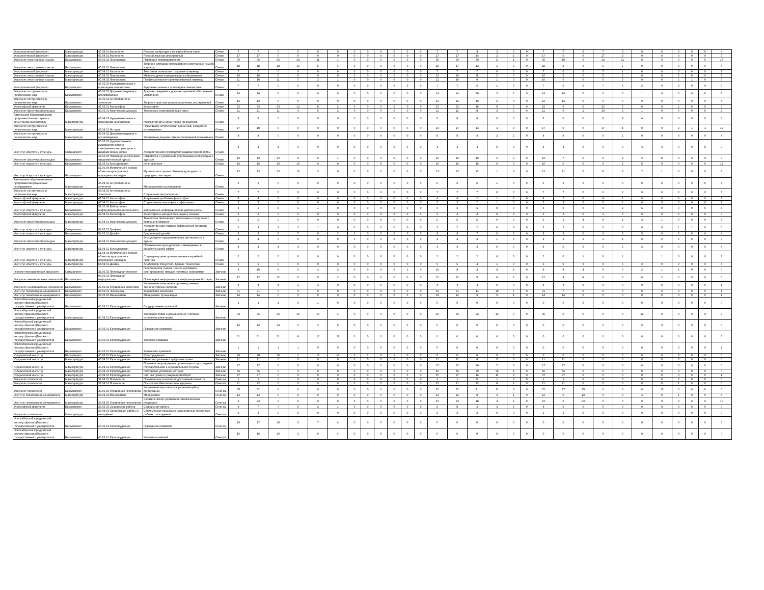| Филологический факультет | Магистратура | 45.04.01 Филология | Русская литература и ее европейские связи | Очная | 7 | 7 | 0 | 0 | 0 | 0 | 0 | 0 | 0 | 0 | 0 | 0 | 7 | 7 | 4 | 3 | 0 | 0 | 7 | 7 | 0 | 7 | 0 | 0 | 0 | 0 | 0 | 0 | 4 |
| Филологический факультет | Магистратура | 45.04.01 Филология | Русский язык как иностранный | Очная | 17 | 17 | 0 | 0 | 0 | 0 | 0 | 0 | 0 | 0 | 0 | 0 | 17 | 17 | 14 | 2 | 1 | 0 | 17 | 0 | 0 | 17 | 2 | 0 | 0 | 0 | 0 | 0 | 7 |
| Факультет иностранных языков | Бакалавриат | 45.03.02 Лингвистика | Перевод и переводоведение | Очная | 36 | 36 | 36 | 24 | 11 | 1 | 0 | 0 | 0 | 0 | 0 | 0 | 36 | 36 | 30 | 5 | 1 | 0 | 36 | 19 | 0 | 14 | 11 | 0 | 0 | 0 | 0 | 0 | 17 |
| Факультет иностранных языков | Бакалавриат | 45.03.02 Лингвистика | Теория и методика преподавания иностранных языков и культур | Очная | 18 | 18 | 18 | 10 | 5 | 4 | 0 | 0 | 0 | 0 | 0 | 0 | 18 | 17 | 13 | 1 | 3 | 0 | 18 | 8 | 0 | 5 | 5 | 0 | 0 | 0 | 0 | 0 | 6 |
| Филологический факультет | Магистратура | 45.04.01 Филология | Текстовые технологии: создание и перевод | Очная | 7 | 7 | 0 | 0 | 0 | 0 | 0 | 0 | 0 | 0 | 0 | 0 | 7 | 7 | 7 | 0 | 0 | 0 | 7 | 0 | 0 | 7 | 1 | 0 | 0 | 0 | 0 | 0 | 7 |
| Факультет иностранных языков | Магистратура | 45.04.02 Лингвистика | Межкультурная коммуникация в образовании | Очная | 10 | 10 | 0 | 0 | 0 | 0 | 0 | 0 | 0 | 0 | 0 | 0 | 10 | 10 | 8 | 2 | 0 | 0 | 10 | 5 | 0 | 5 | 1 | 0 | 0 | 0 | 0 | 0 | 7 |
| Факультет иностранных языков | Магистратура | 45.04.02 Лингвистика | Профессионально-ориентированный перевод | Очная | 11 | 10 | 11 | 7 | 3 | 1 | 0 | 0 | 0 | 0 | 0 | 0 | 11 | 10 | 9 | 1 | 0 | 0 | 10 | 0 | 0 | 0 | 3 | 0 | 0 | 1 | 1 | 0 | 5 |
| Филологический факультет | Бакалавриат | 45.03.03 Фундаментальная и прикладная лингвистика | Фундаментальная и прикладная лингвистика | Очная | 7 | 7 | 0 | 0 | 0 | 0 | 0 | 0 | 0 | 0 | 0 | 0 | 7 | 7 | 6 | 1 | 0 | 0 | 7 | 0 | 0 | 7 | 6 | 2 | 0 | 0 | 0 | 0 | 3 |
| Факультет исторических и политических наук | Бакалавриат | 46.03.02 Документоведение и архивоведение | Документоведение и документационное обеспечение управления | Очная | 14 | 14 | 0 | 0 | 0 | 0 | 0 | 0 | 0 | 0 | 0 | 0 | 14 | 14 | 10 | 3 | 1 | 0 | 14 | 14 | 0 | 0 | 0 | 1 | 0 | 0 | 0 | 0 | 6 |
| Факультет исторических и политических наук | Бакалавриат | 46.03.03 Антропология и этнология | Теория и практика антропологических исследований | Очная | 12 | 12 | 0 | 0 | 0 | 0 | 0 | 0 | 0 | 0 | 0 | 0 | 12 | 12 | 10 | 2 | 0 | 0 | 12 | 12 | 0 | 0 | 0 | 0 | 0 | 0 | 0 | 0 | 4 |
| Философский факультет | Бакалавриат | 47.03.01 Философия | Философия | Очная | 22 | 23 | 23 | 13 | 8 | 2 | 0 | 0 | 0 | 0 | 0 | 0 | 23 | 22 | 16 | 6 | 0 | 0 | 22 | 0 | 0 | 22 | 3 | 0 | 0 | 1 | 0 | 0 | 5 |
| Факультет физической культуры | Бакалавриат | 49.03.01 Физическая культура | Технологии спортивной подготовки | Очная | 11 | 11 | 11 | 4 | 5 | 2 | 0 | 0 | 0 | 0 | 0 | 0 | 11 | 11 | 8 | 3 | 0 | 0 | 11 | 0 | 1 | 10 | 3 | 1 | 0 | 0 | 0 | 0 | 2 |
| Автономная образовательная программа Компьютерная и когнитивная лингвистика | Магистратура | 45.04.03 Фундаментальная и прикладная лингвистика | Компьютерная и когнитивная лингвистика | Очная | 6 | 6 | 0 | 0 | 0 | 0 | 0 | 0 | 0 | 0 | 0 | 0 | 6 | 6 | 6 | 0 | 0 | 0 | 6 | 0 | 0 | 6 | 6 | 4 | 0 | 0 | 0 | 0 | 3 |
| Факультет исторических и политических наук | Магистратура | 46.04.01 История | Прикладная историческая аналитика; Сибирские исследования | Очная | 17 | 19 | 0 | 0 | 0 | 0 | 0 | 0 | 0 | 0 | 0 | 0 | 19 | 17 | 13 | 4 | 0 | 0 | 17 | 0 | 0 | 17 | 4 | 0 | 0 | 2 | 1 | 1 | 12 |
| Факультет исторических и политических наук | Магистратура | 46.04.02 Документоведение и архивоведение | Управление документами в современной организации | Очная | 8 | 8 | 0 | 0 | 0 | 0 | 0 | 0 | 0 | 0 | 0 | 0 | 8 | 8 | 4 | 2 | 2 | 0 | 8 | 8 | 0 | 0 | 1 | 0 | 0 | 0 | 0 | 0 | 4 |
| Институт искусств и культуры | Специалитет | 53.05.02 Художественное руководство оперно-симфоническим оркестром и академическим хором | Художественное руководство академическим хором | Очная | 4 | 4 | 4 | 4 | 0 | 0 | 0 | 0 | 0 | 0 | 0 | 0 | 4 | 4 | 4 | 0 | 0 | 0 | 4 | 4 | 0 | 0 | 0 | 4 | 4 | 0 | 0 | 0 | 3 |
| Факультет физической культуры | Бакалавриат | 49.03.03 Рекреация и спортивно-оздоровительный туризм | Разработка и управление программами в рекреации и туризме | Очная | 12 | 12 | 12 | 6 | 5 | 1 | 0 | 0 | 0 | 0 | 0 | 0 | 12 | 12 | 10 | 2 | 0 | 0 | 12 | 7 | 0 | 2 | 2 | 2 | 8 | 0 | 0 | 0 | 3 |
| Институт искусств и культуры | Бакалавриат | 51.03.01 Культурология | Культурология | Очная | 16 | 16 | 16 | 16 | 0 | 0 | 0 | 0 | 0 | 0 | 0 | 0 | 16 | 16 | 16 | 0 | 0 | 0 | 16 | 0 | 0 | 0 | 5 | 5 | 0 | 0 | 0 | 0 | 12 |
| Институт искусств и культуры | Бакалавриат | 51.03.04 Музеология и охрана объектов культурного и природного наследия | Музеология и охрана объектов культурного и природного наследия | Очная | 13 | 13 | 13 | 10 | 3 | 0 | 0 | 0 | 0 | 0 | 0 | 0 | 13 | 13 | 12 | 1 | 0 | 0 | 13 | 11 | 2 | 11 | 3 | 2 | 1 | 0 | 0 | 0 | 6 |
| Автономная образовательная программа Миграционные исследования | Магистратура | 46.04.03 Антропология и этнология | Миграционные исследования | Очная | 6 | 6 | 0 | 0 | 0 | 0 | 0 | 0 | 0 | 0 | 0 | 0 | 6 | 6 | 5 | 1 | 0 | 0 | 6 | 6 | 0 | 0 | 0 | 0 | 0 | 0 | 0 | 0 | 4 |
| Факультет исторических и политических наук | Магистратура | 46.04.03 Антропология и этнология | Социальная антропология | Очная | 7 | 7 | 0 | 0 | 0 | 0 | 0 | 0 | 0 | 0 | 0 | 0 | 7 | 7 | 7 | 0 | 0 | 0 | 7 | 7 | 0 | 0 | 2 | 0 | 0 | 0 | 0 | 0 | 6 |
| Философский факультет | Магистратура | 47.04.01 Философия | Актуальные проблемы философии | Очная | 4 | 4 | 0 | 0 | 0 | 0 | 0 | 0 | 0 | 0 | 0 | 0 | 4 | 4 | 2 | 1 | 1 | 0 | 4 | 2 | 0 | 4 | 1 | 0 | 0 | 0 | 0 | 0 | 2 |
| Философский факультет | Магистратура | 47.04.01 Философия | Социолингвистика и философия языка | Очная | 3 | 3 | 0 | 0 | 0 | 0 | 0 | 0 | 0 | 0 | 0 | 0 | 3 | 3 | 2 | 1 | 0 | 0 | 3 | 3 | 0 | 0 | 1 | 0 | 0 | 0 | 0 | 0 | 2 |
| Институт искусств и культуры | Бакалавриат | 51.03.06 Библиотечно-информационная деятельность | Библиотечно-информационная деятельность | Очная | 6 | 6 | 6 | 5 | 1 | 0 | 0 | 0 | 0 | 0 | 0 | 0 | 6 | 6 | 6 | 0 | 0 | 0 | 6 | 0 | 0 | 6 | 2 | 6 | 0 | 0 | 0 | 0 | 5 |
| Философский факультет | Магистратура | 47.04.01 Философия | Философия и методология науки и техники | Очная | 3 | 3 | 0 | 0 | 0 | 0 | 0 | 0 | 0 | 0 | 0 | 0 | 3 | 3 | 3 | 0 | 0 | 0 | 3 | 3 | 0 | 3 | 0 | 0 | 0 | 0 | 0 | 0 | 3 |
| Факультет физической культуры | Магистратура | 49.04.01 Физическая культура | Технологии физического воспитания и спортивного совершенствования | Очная | 5 | 5 | 0 | 0 | 0 | 0 | 0 | 0 | 0 | 0 | 0 | 0 | 5 | 5 | 5 | 0 | 0 | 0 | 5 | 1 | 4 | 0 | 1 | 3 | 1 | 0 | 0 | 0 | 5 |
| Институт искусств и культуры | Специалитет | 54.05.03 Графика | Художественная графика (оформление печатной продукции) | Очная | 2 | 3 | 3 | 2 | 1 | 0 | 0 | 0 | 0 | 0 | 0 | 0 | 3 | 2 | 2 | 0 | 0 | 0 | 2 | 2 | 0 | 0 | 0 | 0 | 0 | 1 | 1 | 0 | 0 |
| Институт искусств и культуры | Бакалавриат | 54.03.01 Дизайн | Графический дизайн | Очная | 9 | 9 | 9 | 7 | 0 | 2 | 0 | 0 | 0 | 0 | 0 | 0 | 9 | 9 | 7 | 0 | 2 | 0 | 9 | 9 | 0 | 0 | 0 | 5 | 0 | 0 | 0 | 0 | 4 |
| Факультет физической культуры | Магистратура | 49.04.01 Физическая культура | Физкультурно-оздоровительная деятельность и туризм | Очная | 4 | 4 | 0 | 0 | 0 | 0 | 0 | 0 | 0 | 0 | 0 | 0 | 4 | 4 | 3 | 1 | 0 | 0 | 4 | 2 | 1 | 1 | 4 | 0 | 2 | 0 | 0 | 0 | 3 |
| Институт искусств и культуры | Магистратура | 51.04.01 Культурология | Практическая культурология и менеджмент в социокультурной сфере | Очная | 4 | 4 | 4 | 4 | 0 | 0 | 0 | 0 | 0 | 0 | 0 | 0 | 4 | 4 | 4 | 0 | 0 | 0 | 4 | 0 | 0 | 0 | 2 | 2 | 0 | 0 | 0 | 0 | 4 |
| Институт искусств и культуры | Магистратура | 51.04.04 Музеология и охрана объектов культурного и природного наследия | Социокультурное проектирование в музейной практике | Очная | 2 | 2 | 0 | 0 | 0 | 0 | 0 | 0 | 0 | 0 | 0 | 0 | 2 | 2 | 2 | 0 | 0 | 0 | 2 | 0 | 1 | 0 | 1 | 1 | 1 | 0 | 0 | 0 | 2 |
| Институт искусств и культуры | Магистратура | 54.04.01 Дизайн | Art&Science: Искусство. Дизайн. Технологии | Очная | 5 | 5 | 0 | 0 | 0 | 0 | 0 | 0 | 0 | 0 | 0 | 0 | 5 | 5 | 4 | 1 | 0 | 0 | 5 | 5 | 0 | 3 | 0 | 2 | 0 | 0 | 0 | 0 | 4 |
| Геолого-географический факультет | Специалитет | 21.05.02 Прикладная геология | Геологическая съемка, поиски и разведка месторождений твердых полезных ископаемых | Заочная | 9 | 10 | 9 | 2 | 4 | 3 | 0 | 0 | 0 | 0 | 1 | 0 | 10 | 9 | 3 | 4 | 2 | 0 | 9 | 8 | 4 | 0 | 0 | 2 | 1 | 1 | 0 | 0 | 0 |
| Факультет инновационных технологий | Бакалавриат | 09.03.03 Прикладная информатика | Прикладная информатика в информационной сфере | Заочная | 12 | 12 | 12 | 5 | 5 | 2 | 0 | 0 | 0 | 0 | 0 | 0 | 12 | 12 | 5 | 6 | 1 | 0 | 12 | 4 | 8 | 0 | 0 | 6 | 2 | 0 | 0 | 0 | 0 |
| Факультет инновационных технологий | Бакалавриат | 27.03.02 Управление качеством | Управление качеством в производственно-технологических системах | Заочная | 4 | 4 | 4 | 1 | 3 | 0 | 0 | 0 | 0 | 0 | 0 | 0 | 4 | 4 | 4 | 0 | 0 | 0 | 4 | 2 | 2 | 0 | 0 | 0 | 0 | 0 | 0 | 0 | 1 |
| Институт экономики и менеджмента | Бакалавриат | 38.03.01 Экономика | Финансовая экономика | Заочная | 31 | 31 | 0 | 0 | 0 | 0 | 0 | 0 | 0 | 0 | 0 | 0 | 31 | 31 | 14 | 10 | 7 | 0 | 31 | 7 | 0 | 0 | 0 | 0 | 0 | 0 | 0 | 0 | 1 |
| Институт экономики и менеджмента | Бакалавриат | 38.03.02 Менеджмент | Менеджмент организации | Заочная | 14 | 14 | 0 | 0 | 0 | 0 | 0 | 0 | 0 | 0 | 0 | 0 | 14 | 14 | 5 | 5 | 4 | 0 | 14 | 14 | 0 | 0 | 0 | 0 | 0 | 0 | 0 | 0 | 1 |
| Новосибирский юридический институт(филиал)Томского государственного университета | Бакалавриат | 40.03.01 Юриспруденция | Государственно-правовой | Заочная | 1 | 1 | 1 | 0 | 1 | 0 | 0 | 0 | 0 | 0 | 0 | 0 | 0 | 0 | 0 | 0 | 0 | 0 | 0 | 0 | 0 | 0 | 0 | 0 | 0 | 0 | 0 | 0 | 0 |
| Новосибирский юридический институт(филиал)Томского государственного университета | Магистратура | 40.04.01 Юриспруденция | Уголовное право и криминология; уголовно-исполнительное право | Заочная | 33 | 36 | 36 | 16 | 16 | 4 | 0 | 0 | 0 | 0 | 0 | 0 | 36 | 36 | 22 | 14 | 0 | 0 | 36 | 0 | 0 | 0 | 0 | 32 | 0 | 0 | 0 | 0 | 7 |
| Новосибирский юридический институт(филиал)Томского государственного университета | Бакалавриат | 40.03.01 Юриспруденция | Гражданско-правовой | Заочная | 14 | 14 | 14 | 2 | 3 | 9 | 0 | 0 | 0 | 0 | 0 | 0 | 0 | 0 | 0 | 0 | 0 | 0 | 0 | 0 | 0 | 0 | 0 | 0 | 0 | 0 | 0 | 0 | 0 |
| Новосибирский юридический институт(филиал)Томского государственного университета | Бакалавриат | 40.03.01 Юриспруденция | Уголовно-правовой | Заочная | 31 | 31 | 31 | 8 | 12 | 11 | 0 | 0 | 0 | 0 | 0 | 0 | 0 | 0 | 0 | 0 | 0 | 0 | 0 | 0 | 0 | 0 | 0 | 0 | 0 | 0 | 0 | 0 | 3 |
| Новосибирский юридический институт(филиал)Томского государственного университета | Бакалавриат | 40.03.01 Юриспруденция | Финансово-правовой | Заочная | 1 | 1 | 1 | 1 | 0 | 0 | 0 | 0 | 0 | 0 | 0 | 0 | 0 | 0 | 0 | 0 | 0 | 0 | 0 | 0 | 0 | 0 | 0 | 0 | 0 | 0 | 0 | 0 | 1 |
| Юридический институт | Бакалавриат | 40.03.01 Юриспруденция | Юриспруденция | Заочная | 36 | 38 | 36 | 1 | 17 | 18 | 2 | 1 | 0 | 1 | 0 | 0 | 0 | 0 | 0 | 0 | 0 | 0 | 0 | 0 | 0 | 0 | 0 | 0 | 0 | 0 | 0 | 0 | 0 |
| Юридический институт | Магистратура | 40.04.01 Юриспруденция | Интеллектуальные и цифровые права | Заочная | 11 | 11 | 0 | 0 | 0 | 0 | 0 | 0 | 0 | 0 | 0 | 0 | 11 | 11 | 6 | 5 | 0 | 0 | 11 | 11 | 0 | 0 | 0 | 0 | 0 | 0 | 0 | 0 | 0 |
| Юридический институт | Магистратура | 40.04.01 Юриспруденция | Правовое регулирование организации и прохождения государственной и муниципальной службы | Заочная | 17 | 17 | 0 | 0 | 0 | 0 | 0 | 0 | 0 | 0 | 0 | 0 | 17 | 17 | 10 | 7 | 0 | 0 | 17 | 17 | 0 | 0 | 0 | 0 | 0 | 0 | 0 | 0 | 0 |
| Юридический институт | Магистратура | 40.04.01 Юриспруденция | Российская уголовная юстиция | Заочная | 66 | 66 | 0 | 0 | 0 | 0 | 0 | 0 | 0 | 0 | 0 | 0 | 66 | 66 | 30 | 35 | 1 | 0 | 66 | 66 | 0 | 0 | 0 | 0 | 0 | 0 | 0 | 0 | 0 |
| Юридический институт | Магистратура | 40.04.01 Юриспруденция | Частное право и гражданский оборот | Заочная | 27 | 27 | 0 | 0 | 0 | 0 | 0 | 0 | 0 | 0 | 0 | 0 | 27 | 27 | 16 | 11 | 0 | 0 | 27 | 27 | 0 | 0 | 0 | 0 | 0 | 0 | 0 | 0 | 1 |
| Факультет психологии | Магистратура | 37.04.01 Психология | Практическая психология достижений личности | Очно-за | 1 | 1 | 0 | 0 | 0 | 0 | 0 | 0 | 0 | 0 | 0 | 0 | 1 | 1 | 0 | 1 | 0 | 0 | 1 | 1 | 0 | 0 | 0 | 0 | 0 | 0 | 0 | 0 | 0 |
| Факультет психологии | Магистратура | 37.04.01 Психология | Психология безопасности и здоровья | Очно-за | 21 | 22 | 0 | 0 | 0 | 0 | 0 | 0 | 0 | 0 | 0 | 0 | 22 | 21 | 12 | 8 | 1 | 0 | 21 | 21 | 0 | 0 | 0 | 0 | 0 | 1 | 0 | 0 | 0 |
| Факультет психологии | Бакалавриат | 38.03.03 Управление персоналом | Управление персоналом в развивающейся организации | Очно-за | 35 | 32 | 0 | 0 | 0 | 0 | 0 | 0 | 0 | 0 | 0 | 0 | 32 | 32 | 21 | 11 | 0 | 0 | 32 | 17 | 15 | 0 | 0 | 0 | 15 | 0 | 0 | 0 | 0 |
| Институт экономики и менеджмента | Магистратура | 38.04.02 Менеджмент | Менеджмент | Очно-за | 14 | 14 | 0 | 0 | 0 | 0 | 0 | 0 | 0 | 0 | 0 | 0 | 14 | 13 | 9 | 3 | 1 | 0 | 13 | 0 | 13 | 0 | 0 | 4 | 0 | 1 | 0 | 0 | 6 |
| Институт экономики и менеджмента | Магистратура | 38.04.03 Управление персоналом | Стратегическое управление человеческими ресурсами | Очно-за | 6 | 23 | 0 | 0 | 0 | 0 | 0 | 0 | 0 | 0 | 0 | 0 | 23 | 23 | 18 | 4 | 1 | 0 | 23 | 0 | 23 | 0 | 0 | 9 | 0 | 0 | 0 | 0 | 10 |
| Философский факультет | Бакалавриат | 39.03.02 Социальная работа | Социальная работа | Очно-за | 8 | 7 | 7 | 4 | 2 | 1 | 0 | 0 | 0 | 0 | 0 | 0 | 8 | 8 | 2 | 3 | 3 | 0 | 8 | 0 | 0 | 0 | 0 | 0 | 0 | 0 | 0 | 0 | 0 |
| Факультет психологии | Магистратура | 39.04.03 Организация работы с молодёжью | Современные социально-гуманитарные технологии работы с молодежью | Очно-за | 2 | 3 | 0 | 0 | 0 | 0 | 0 | 0 | 0 | 0 | 0 | 0 | 2 | 2 | 2 | 0 | 0 | 0 | 2 | 2 | 0 | 0 | 0 | 0 | 0 | 0 | 0 | 0 | 0 |
| Новосибирский юридический институт(филиал)Томского государственного университета | Бакалавриат | 40.03.01 Юриспруденция | Гражданско-правовой | Очно-за | 16 | 17 | 16 | 5 | 7 | 4 | 0 | 0 | 0 | 0 | 0 | 0 | 0 | 0 | 0 | 0 | 0 | 0 | 0 | 0 | 0 | 0 | 0 | 0 | 0 | 0 | 0 | 0 | 3 |
| Новосибирский юридический институт(филиал)Томского государственного университета | Бакалавриат | 40.03.01 Юриспруденция | Уголовно-правовой | Очно-за | 16 | 16 | 16 | 3 | 9 | 4 | 0 | 0 | 0 | 0 | 0 | 0 | 0 | 0 | 0 | 0 | 0 | 0 | 0 | 0 | 0 | 0 | 0 | 0 | 0 | 0 | 0 | 0 | 0 |